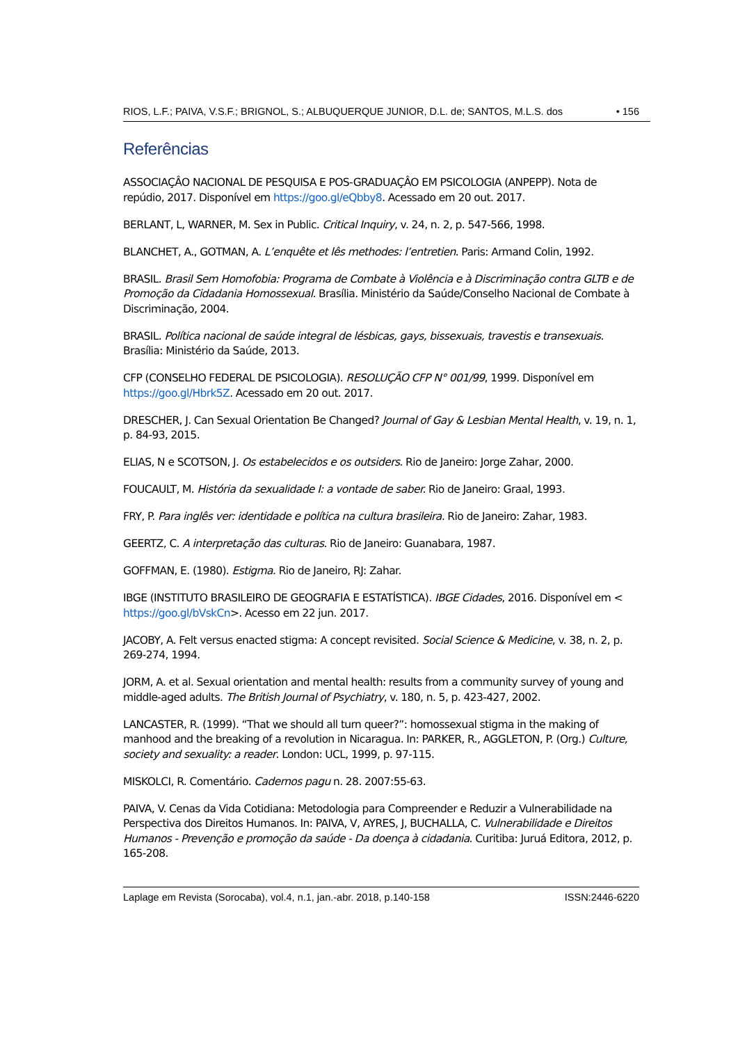RIOS, L.F.; PAIVA, V.S.F.; BRIGNOL, S.; ALBUQUERQUE JUNIOR, D.L. de; SANTOS, M.L.S. dos • 156
Referências
ASSOCIAÇÂO NACIONAL DE PESQUISA E POS-GRADUAÇÂO EM PSICOLOGIA (ANPEPP). Nota de repúdio, 2017. Disponível em https://goo.gl/eQbby8. Acessado em 20 out. 2017.
BERLANT, L, WARNER, M. Sex in Public. Critical Inquiry, v. 24, n. 2, p. 547-566, 1998.
BLANCHET, A., GOTMAN, A. L’enquête et lês methodes: l’entretien. Paris: Armand Colin, 1992.
BRASIL. Brasil Sem Homofobia: Programa de Combate à Violência e à Discriminação contra GLTB e de Promoção da Cidadania Homossexual. Brasília. Ministério da Saúde/Conselho Nacional de Combate à Discriminação, 2004.
BRASIL. Política nacional de saúde integral de lésbicas, gays, bissexuais, travestis e transexuais. Brasília: Ministério da Saúde, 2013.
CFP (CONSELHO FEDERAL DE PSICOLOGIA). RESOLUÇÃO CFP N° 001/99, 1999. Disponível em https://goo.gl/Hbrk5Z. Acessado em 20 out. 2017.
DRESCHER, J. Can Sexual Orientation Be Changed? Journal of Gay & Lesbian Mental Health, v. 19, n. 1, p. 84-93, 2015.
ELIAS, N e SCOTSON, J. Os estabelecidos e os outsiders. Rio de Janeiro: Jorge Zahar, 2000.
FOUCAULT, M. História da sexualidade I: a vontade de saber. Rio de Janeiro: Graal, 1993.
FRY, P. Para inglês ver: identidade e política na cultura brasileira. Rio de Janeiro: Zahar, 1983.
GEERTZ, C. A interpretação das culturas. Rio de Janeiro: Guanabara, 1987.
GOFFMAN, E. (1980). Estigma. Rio de Janeiro, RJ: Zahar.
IBGE (INSTITUTO BRASILEIRO DE GEOGRAFIA E ESTATÍSTICA). IBGE Cidades, 2016. Disponível em < https://goo.gl/bVskCn>. Acesso em 22 jun. 2017.
JACOBY, A. Felt versus enacted stigma: A concept revisited. Social Science & Medicine, v. 38, n. 2, p. 269-274, 1994.
JORM, A. et al. Sexual orientation and mental health: results from a community survey of young and middle-aged adults. The British Journal of Psychiatry, v. 180, n. 5, p. 423-427, 2002.
LANCASTER, R. (1999). “That we should all turn queer?”: homossexual stigma in the making of manhood and the breaking of a revolution in Nicaragua. In: PARKER, R., AGGLETON, P. (Org.) Culture, society and sexuality: a reader. London: UCL, 1999, p. 97-115.
MISKOLCI, R. Comentário. Cadernos pagu n. 28. 2007:55-63.
PAIVA, V. Cenas da Vida Cotidiana: Metodologia para Compreender e Reduzir a Vulnerabilidade na Perspectiva dos Direitos Humanos. In: PAIVA, V, AYRES, J, BUCHALLA, C. Vulnerabilidade e Direitos Humanos - Prevenção e promoção da saúde - Da doença à cidadania. Curitiba: Juruá Editora, 2012, p. 165-208.
Laplage em Revista (Sorocaba), vol.4, n.1, jan.-abr. 2018, p.140-158 ISSN:2446-6220